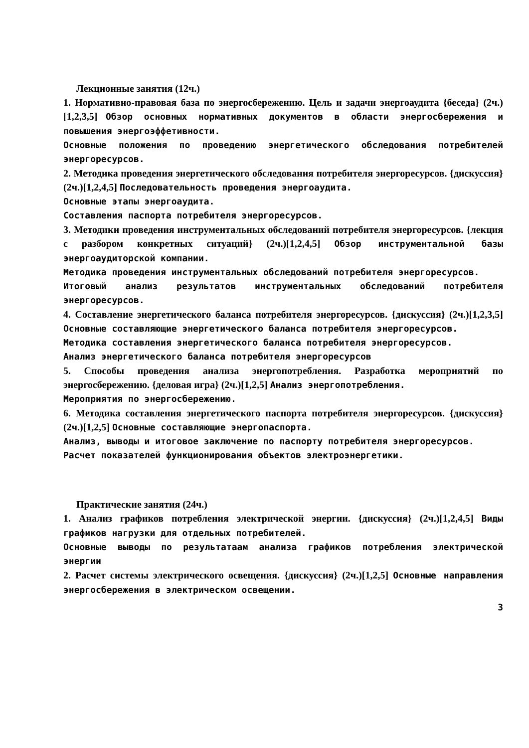Лекционные занятия (12ч.)
1. Нормативно-правовая база по энергосбережению. Цель и задачи энергоаудита {беседа} (2ч.)[1,2,3,5] Обзор основных нормативных документов в области энергосбережения и повышения энергоэффетивности.
Основные положения по проведению энергетического обследования потребителей энергоресурсов.
2. Методика проведения энергетического обследования потребителя энергоресурсов. {дискуссия} (2ч.)[1,2,4,5] Последовательность проведения энергоаудита.
Основные этапы энергоаудита.
Составления паспорта потребителя энергоресурсов.
3. Методики проведения инструментальных обследований потребителя энергоресурсов. {лекция с разбором конкретных ситуаций} (2ч.)[1,2,4,5] Обзор инструментальной базы энергоаудиторской компании.
Методика проведения инструментальных обследований потребителя энергоресурсов.
Итоговый анализ результатов инструментальных обследований потребителя энергоресурсов.
4. Составление энергетического баланса потребителя энергоресурсов. {дискуссия} (2ч.)[1,2,3,5] Основные составляющие энергетического баланса потребителя энергоресурсов.
Методика составления энергетического баланса потребителя энергоресурсов.
Анализ энергетического баланса потребителя энергоресурсов
5. Способы проведения анализа энергопотребления. Разработка мероприятий по энергосбережению. {деловая игра} (2ч.)[1,2,5] Анализ энергопотребления.
Мероприятия по энергосбережению.
6. Методика составления энергетического паспорта потребителя энергоресурсов. {дискуссия} (2ч.)[1,2,5] Основные составляющие энергопаспорта.
Анализ, выводы и итоговое заключение по паспорту потребителя энергоресурсов.
Расчет показателей функционирования объектов электроэнергетики.
Практические занятия (24ч.)
1. Анализ графиков потребления электрической энергии. {дискуссия} (2ч.)[1,2,4,5] Виды графиков нагрузки для отдельных потребителей.
Основные выводы по результатаам анализа графиков потребления электрической энергии
2. Расчет системы электрического освещения. {дискуссия} (2ч.)[1,2,5] Основные направления энергосбережения в электрическом освещении.
3